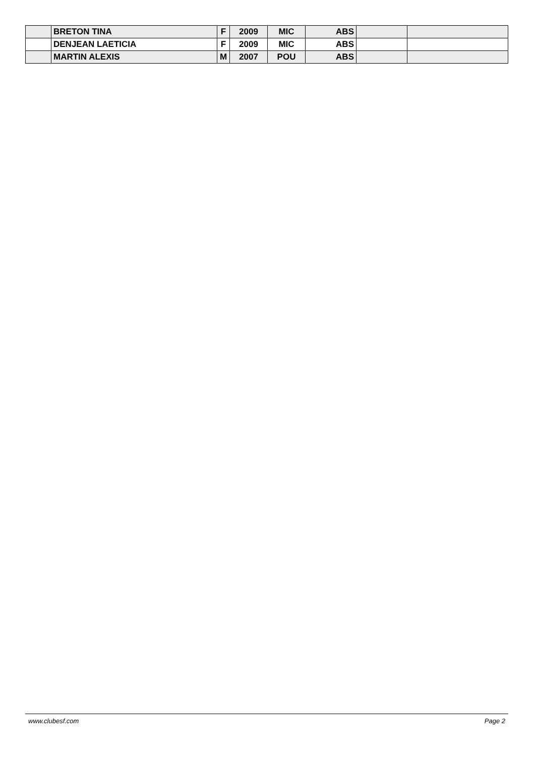| | BRETON TINA | F | 2009 | MIC | ABS | | |
| | DENJEAN LAETICIA | F | 2009 | MIC | ABS | | |
| | MARTIN ALEXIS | M | 2007 | POU | ABS | | |
www.clubesf.com Page 2